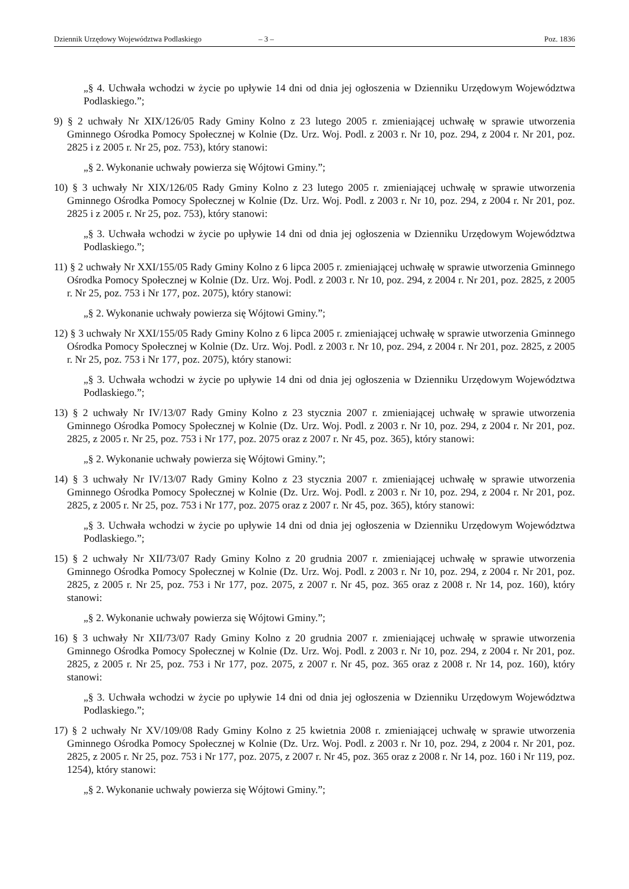Dziennik Urzędowy Województwa Podlaskiego – 3 – Poz. 1836
„§ 4. Uchwała wchodzi w życie po upływie 14 dni od dnia jej ogłoszenia w Dzienniku Urzędowym Województwa Podlaskiego.”;
9) § 2 uchwały Nr XIX/126/05 Rady Gminy Kolno z 23 lutego 2005 r. zmieniającej uchwałę w sprawie utworzenia Gminnego Ośrodka Pomocy Społecznej w Kolnie (Dz. Urz. Woj. Podl. z 2003 r. Nr 10, poz. 294, z 2004 r. Nr 201, poz. 2825 i z 2005 r. Nr 25, poz. 753), który stanowi:
„§ 2. Wykonanie uchwały powierza się Wójtowi Gminy.”;
10) § 3 uchwały Nr XIX/126/05 Rady Gminy Kolno z 23 lutego 2005 r. zmieniającej uchwałę w sprawie utworzenia Gminnego Ośrodka Pomocy Społecznej w Kolnie (Dz. Urz. Woj. Podl. z 2003 r. Nr 10, poz. 294, z 2004 r. Nr 201, poz. 2825 i z 2005 r. Nr 25, poz. 753), który stanowi:
„§ 3. Uchwała wchodzi w życie po upływie 14 dni od dnia jej ogłoszenia w Dzienniku Urzędowym Województwa Podlaskiego.”;
11) § 2 uchwały Nr XXI/155/05 Rady Gminy Kolno z 6 lipca 2005 r. zmieniającej uchwałę w sprawie utworzenia Gminnego Ośrodka Pomocy Społecznej w Kolnie (Dz. Urz. Woj. Podl. z 2003 r. Nr 10, poz. 294, z 2004 r. Nr 201, poz. 2825, z 2005 r. Nr 25, poz. 753 i Nr 177, poz. 2075), który stanowi:
„§ 2. Wykonanie uchwały powierza się Wójtowi Gminy.”;
12) § 3 uchwały Nr XXI/155/05 Rady Gminy Kolno z 6 lipca 2005 r. zmieniającej uchwałę w sprawie utworzenia Gminnego Ośrodka Pomocy Społecznej w Kolnie (Dz. Urz. Woj. Podl. z 2003 r. Nr 10, poz. 294, z 2004 r. Nr 201, poz. 2825, z 2005 r. Nr 25, poz. 753 i Nr 177, poz. 2075), który stanowi:
„§ 3. Uchwała wchodzi w życie po upływie 14 dni od dnia jej ogłoszenia w Dzienniku Urzędowym Województwa Podlaskiego.”;
13) § 2 uchwały Nr IV/13/07 Rady Gminy Kolno z 23 stycznia 2007 r. zmieniającej uchwałę w sprawie utworzenia Gminnego Ośrodka Pomocy Społecznej w Kolnie (Dz. Urz. Woj. Podl. z 2003 r. Nr 10, poz. 294, z 2004 r. Nr 201, poz. 2825, z 2005 r. Nr 25, poz. 753 i Nr 177, poz. 2075 oraz z 2007 r. Nr 45, poz. 365), który stanowi:
„§ 2. Wykonanie uchwały powierza się Wójtowi Gminy.”;
14) § 3 uchwały Nr IV/13/07 Rady Gminy Kolno z 23 stycznia 2007 r. zmieniającej uchwałę w sprawie utworzenia Gminnego Ośrodka Pomocy Społecznej w Kolnie (Dz. Urz. Woj. Podl. z 2003 r. Nr 10, poz. 294, z 2004 r. Nr 201, poz. 2825, z 2005 r. Nr 25, poz. 753 i Nr 177, poz. 2075 oraz z 2007 r. Nr 45, poz. 365), który stanowi:
„§ 3. Uchwała wchodzi w życie po upływie 14 dni od dnia jej ogłoszenia w Dzienniku Urzędowym Województwa Podlaskiego.”;
15) § 2 uchwały Nr XII/73/07 Rady Gminy Kolno z 20 grudnia 2007 r. zmieniającej uchwałę w sprawie utworzenia Gminnego Ośrodka Pomocy Społecznej w Kolnie (Dz. Urz. Woj. Podl. z 2003 r. Nr 10, poz. 294, z 2004 r. Nr 201, poz. 2825, z 2005 r. Nr 25, poz. 753 i Nr 177, poz. 2075, z 2007 r. Nr 45, poz. 365 oraz z 2008 r. Nr 14, poz. 160), który stanowi:
„§ 2. Wykonanie uchwały powierza się Wójtowi Gminy.”;
16) § 3 uchwały Nr XII/73/07 Rady Gminy Kolno z 20 grudnia 2007 r. zmieniającej uchwałę w sprawie utworzenia Gminnego Ośrodka Pomocy Społecznej w Kolnie (Dz. Urz. Woj. Podl. z 2003 r. Nr 10, poz. 294, z 2004 r. Nr 201, poz. 2825, z 2005 r. Nr 25, poz. 753 i Nr 177, poz. 2075, z 2007 r. Nr 45, poz. 365 oraz z 2008 r. Nr 14, poz. 160), który stanowi:
„§ 3. Uchwała wchodzi w życie po upływie 14 dni od dnia jej ogłoszenia w Dzienniku Urzędowym Województwa Podlaskiego.”;
17) § 2 uchwały Nr XV/109/08 Rady Gminy Kolno z 25 kwietnia 2008 r. zmieniającej uchwałę w sprawie utworzenia Gminnego Ośrodka Pomocy Społecznej w Kolnie (Dz. Urz. Woj. Podl. z 2003 r. Nr 10, poz. 294, z 2004 r. Nr 201, poz. 2825, z 2005 r. Nr 25, poz. 753 i Nr 177, poz. 2075, z 2007 r. Nr 45, poz. 365 oraz z 2008 r. Nr 14, poz. 160 i Nr 119, poz. 1254), który stanowi:
„§ 2. Wykonanie uchwały powierza się Wójtowi Gminy.”;